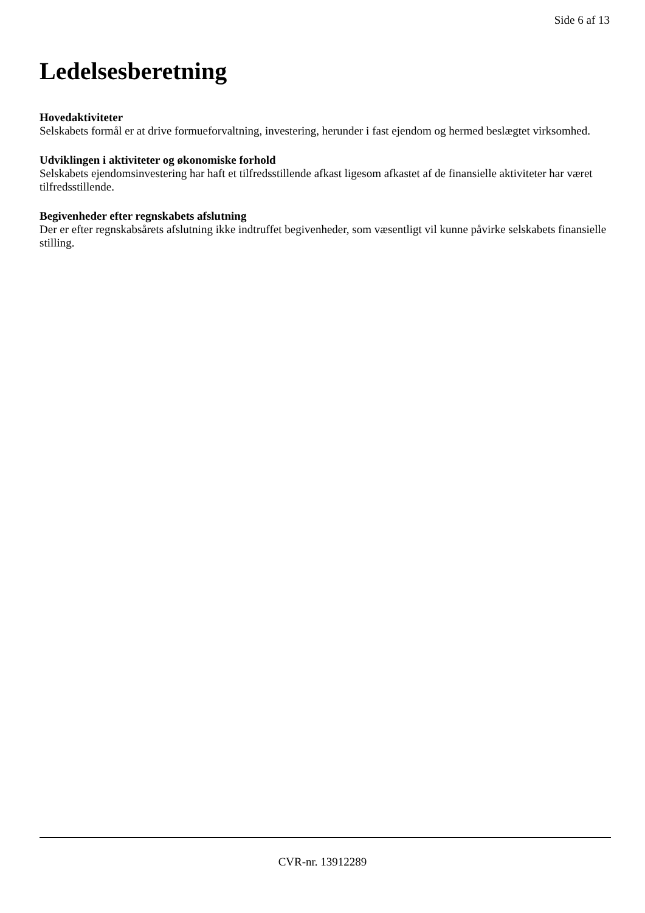Side 6 af 13
Ledelsesberetning
Hovedaktiviteter
Selskabets formål er at drive formueforvaltning, investering, herunder i fast ejendom og hermed beslægtet virksomhed.
Udviklingen i aktiviteter og økonomiske forhold
Selskabets ejendomsinvestering har haft et tilfredsstillende afkast ligesom afkastet af de finansielle aktiviteter har været tilfredsstillende.
Begivenheder efter regnskabets afslutning
Der er efter regnskabsårets afslutning ikke indtruffet begivenheder, som væsentligt vil kunne påvirke selskabets finansielle stilling.
CVR-nr. 13912289